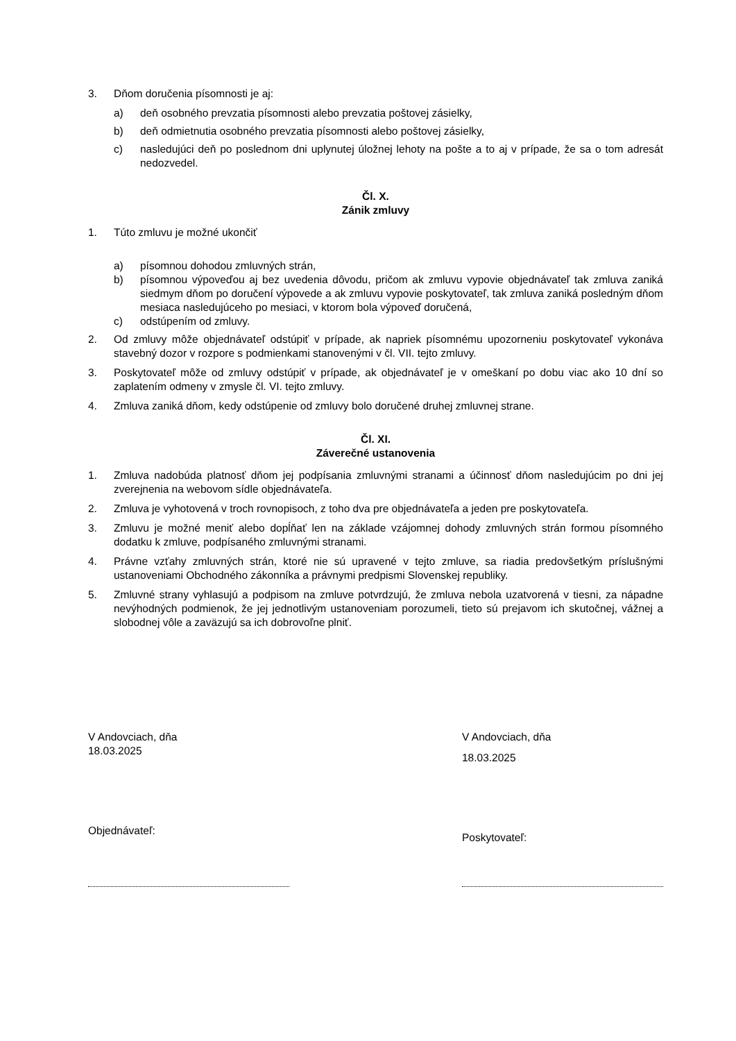3. Dňom doručenia písomnosti je aj:
a) deň osobného prevzatia písomnosti alebo prevzatia poštovej zásielky,
b) deň odmietnutia osobného prevzatia písomnosti alebo poštovej zásielky,
c) nasledujúci deň po poslednom dni uplynutej úložnej lehoty na pošte a to aj v prípade, že sa o tom adresát nedozvedel.
Čl. X.
Zánik zmluvy
1. Túto zmluvu je možné ukončiť
a) písomnou dohodou zmluvných strán,
b) písomnou výpoveďou aj bez uvedenia dôvodu, pričom ak zmluvu vypovie objednávateľ tak zmluva zaniká siedmym dňom po doručení výpovede a ak zmluvu vypovie poskytovateľ, tak zmluva zaniká posledným dňom mesiaca nasledujúceho po mesiaci, v ktorom bola výpoveď doručená,
c) odstúpením od zmluvy.
2. Od zmluvy môže objednávateľ odstúpiť v prípade, ak napriek písomnému upozorneniu poskytovateľ vykonáva stavebný dozor v rozpore s podmienkami stanovenými v čl. VII. tejto zmluvy.
3. Poskytovateľ môže od zmluvy odstúpiť v prípade, ak objednávateľ je v omeškaní po dobu viac ako 10 dní so zaplatením odmeny v zmysle čl. VI. tejto zmluvy.
4. Zmluva zaniká dňom, kedy odstúpenie od zmluvy bolo doručené druhej zmluvnej strane.
Čl. XI.
Záverečné ustanovenia
1. Zmluva nadobúda platnosť dňom jej podpísania zmluvnými stranami a účinnosť dňom nasledujúcim po dni jej zverejnenia na webovom sídle objednávateľa.
2. Zmluva je vyhotovená v troch rovnopisoch, z toho dva pre objednávateľa a jeden pre poskytovateľa.
3. Zmluvu je možné meniť alebo dopĺňať len na základe vzájomnej dohody zmluvných strán formou písomného dodatku k zmluve, podpísaného zmluvnými stranami.
4. Právne vzťahy zmluvných strán, ktoré nie sú upravené v tejto zmluve, sa riadia predovšetkým príslušnými ustanoveniami Obchodného zákonníka a právnymi predpismi Slovenskej republiky.
5. Zmluvné strany vyhlasujú a podpisom na zmluve potvrdzujú, že zmluva nebola uzatvorená v tiesni, za nápadne nevýhodných podmienok, že jej jednotlivým ustanoveniam porozumeli, tieto sú prejavom ich skutočnej, vážnej a slobodnej vôle a zaväzujú sa ich dobrovoľne plniť.
V Andovciach, dňa
18.03.2025
Objednávateľ:
V Andovciach, dňa
18.03.2025
Poskytovateľ: